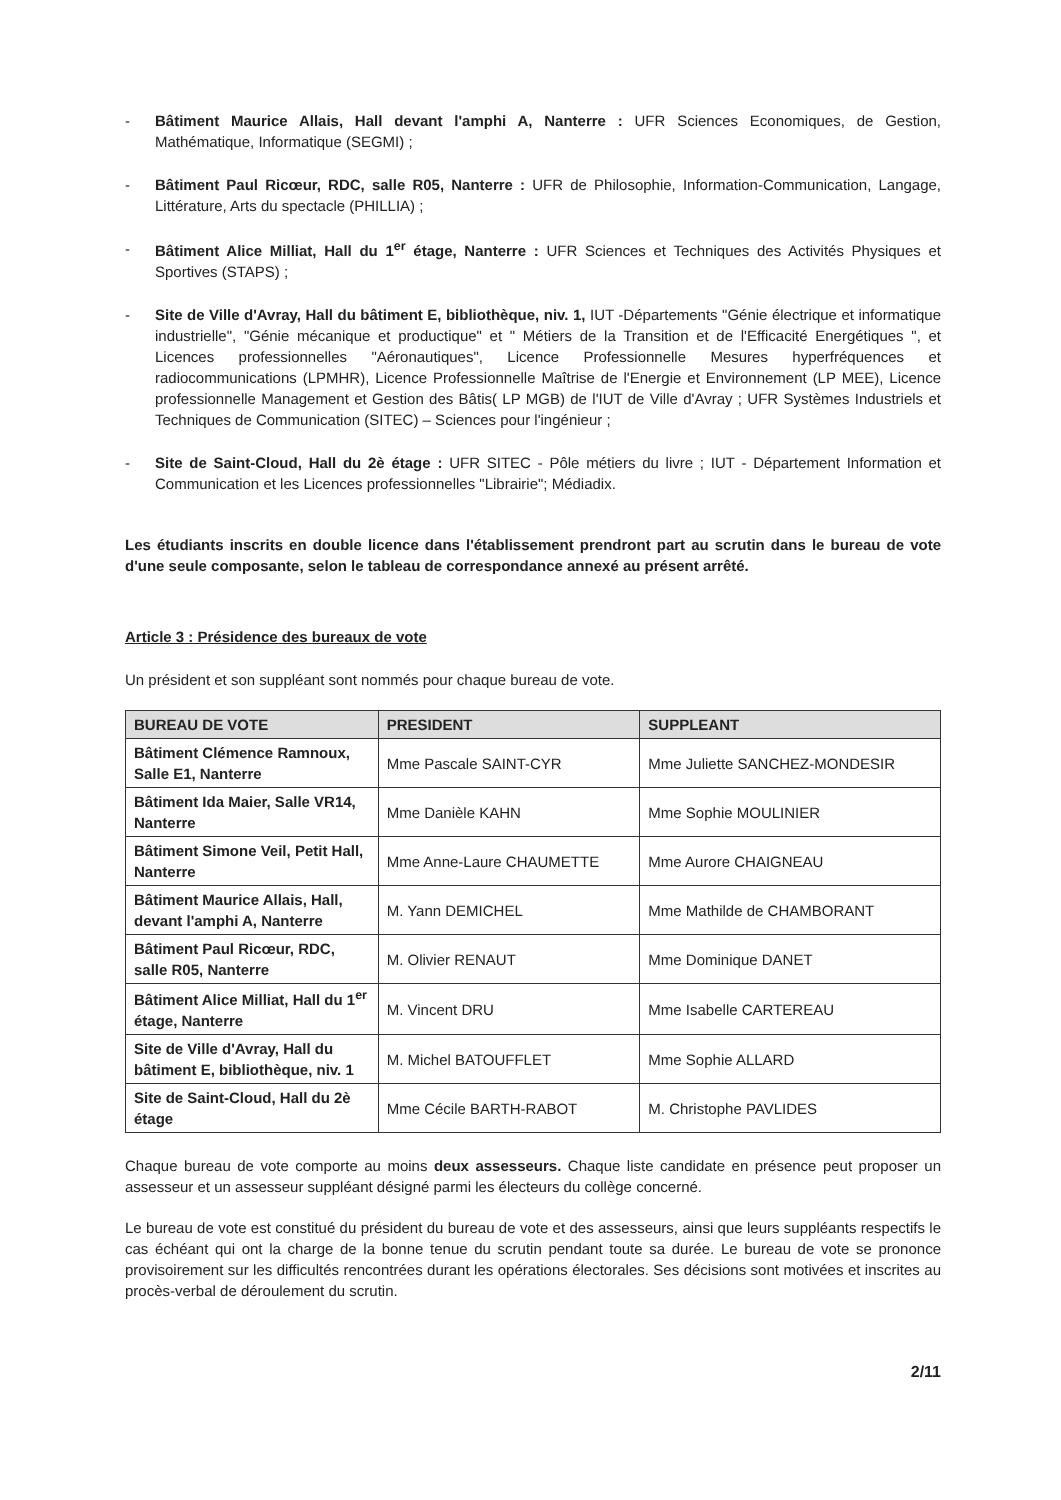- Bâtiment Maurice Allais, Hall devant l'amphi A, Nanterre : UFR Sciences Economiques, de Gestion, Mathématique, Informatique (SEGMI) ;
- Bâtiment Paul Ricœur, RDC, salle R05, Nanterre : UFR de Philosophie, Information-Communication, Langage, Littérature, Arts du spectacle (PHILLIA) ;
- Bâtiment Alice Milliat, Hall du 1<sup>er</sup> étage, Nanterre : UFR Sciences et Techniques des Activités Physiques et Sportives (STAPS) ;
- Site de Ville d'Avray, Hall du bâtiment E, bibliothèque, niv. 1, IUT -Départements "Génie électrique et informatique industrielle", "Génie mécanique et productique" et " Métiers de la Transition et de l'Efficacité Energétiques ", et Licences professionnelles "Aéronautiques", Licence Professionnelle Mesures hyperfréquences et radiocommunications (LPMHR), Licence Professionnelle Maîtrise de l'Energie et Environnement (LP MEE), Licence professionnelle Management et Gestion des Bâtis( LP MGB) de l'IUT de Ville d'Avray ; UFR Systèmes Industriels et Techniques de Communication (SITEC) – Sciences pour l'ingénieur ;
- Site de Saint-Cloud, Hall du 2è étage : UFR SITEC - Pôle métiers du livre ; IUT - Département Information et Communication et les Licences professionnelles "Librairie"; Médiadix.
Les étudiants inscrits en double licence dans l'établissement prendront part au scrutin dans le bureau de vote d'une seule composante, selon le tableau de correspondance annexé au présent arrêté.
Article 3 : Présidence des bureaux de vote
Un président et son suppléant sont nommés pour chaque bureau de vote.
| BUREAU DE VOTE | PRESIDENT | SUPPLEANT |
| --- | --- | --- |
| Bâtiment Clémence Ramnoux, Salle E1, Nanterre | Mme Pascale SAINT-CYR | Mme Juliette SANCHEZ-MONDESIR |
| Bâtiment Ida Maier, Salle VR14, Nanterre | Mme Danièle KAHN | Mme Sophie MOULINIER |
| Bâtiment Simone Veil, Petit Hall, Nanterre | Mme Anne-Laure CHAUMETTE | Mme Aurore CHAIGNEAU |
| Bâtiment Maurice Allais, Hall, devant l'amphi A, Nanterre | M. Yann DEMICHEL | Mme Mathilde de CHAMBORANT |
| Bâtiment Paul Ricœur, RDC, salle R05, Nanterre | M. Olivier RENAUT | Mme Dominique DANET |
| Bâtiment Alice Milliat, Hall du 1<sup>er</sup> étage, Nanterre | M. Vincent DRU | Mme Isabelle CARTEREAU |
| Site de Ville d'Avray, Hall du bâtiment E, bibliothèque, niv. 1 | M. Michel BATOUFFLET | Mme Sophie ALLARD |
| Site de Saint-Cloud, Hall du 2è étage | Mme Cécile BARTH-RABOT | M. Christophe PAVLIDES |
Chaque bureau de vote comporte au moins deux assesseurs. Chaque liste candidate en présence peut proposer un assesseur et un assesseur suppléant désigné parmi les électeurs du collège concerné.
Le bureau de vote est constitué du président du bureau de vote et des assesseurs, ainsi que leurs suppléants respectifs le cas échéant qui ont la charge de la bonne tenue du scrutin pendant toute sa durée. Le bureau de vote se prononce provisoirement sur les difficultés rencontrées durant les opérations électorales. Ses décisions sont motivées et inscrites au procès-verbal de déroulement du scrutin.
2/11